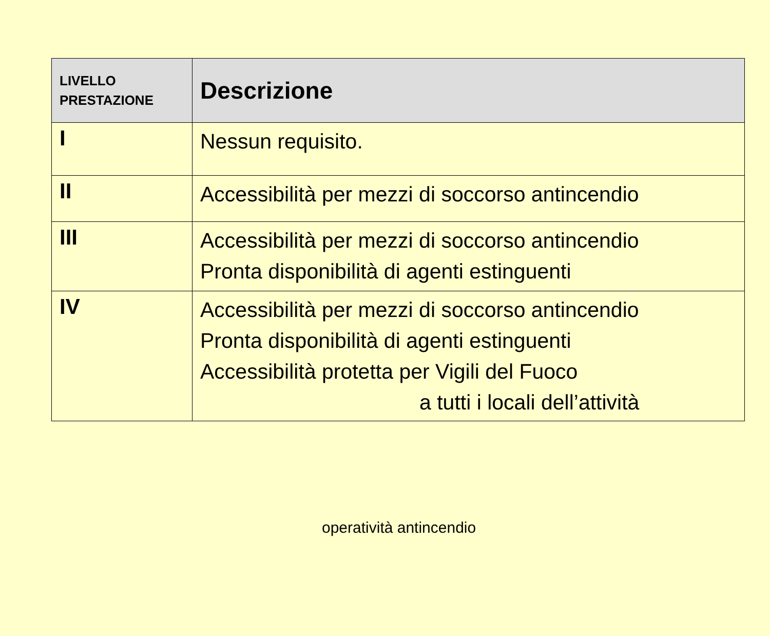| LIVELLO PRESTAZIONE | Descrizione |
| --- | --- |
| I | Nessun requisito. |
| II | Accessibilità per mezzi di soccorso antincendio |
| III | Accessibilità per mezzi di soccorso antincendio Pronta disponibilità di agenti estinguenti |
| IV | Accessibilità per mezzi di soccorso antincendio Pronta disponibilità di agenti estinguenti Accessibilità protetta per Vigili del Fuoco a tutti i locali dell’attività |
operatività antincendio